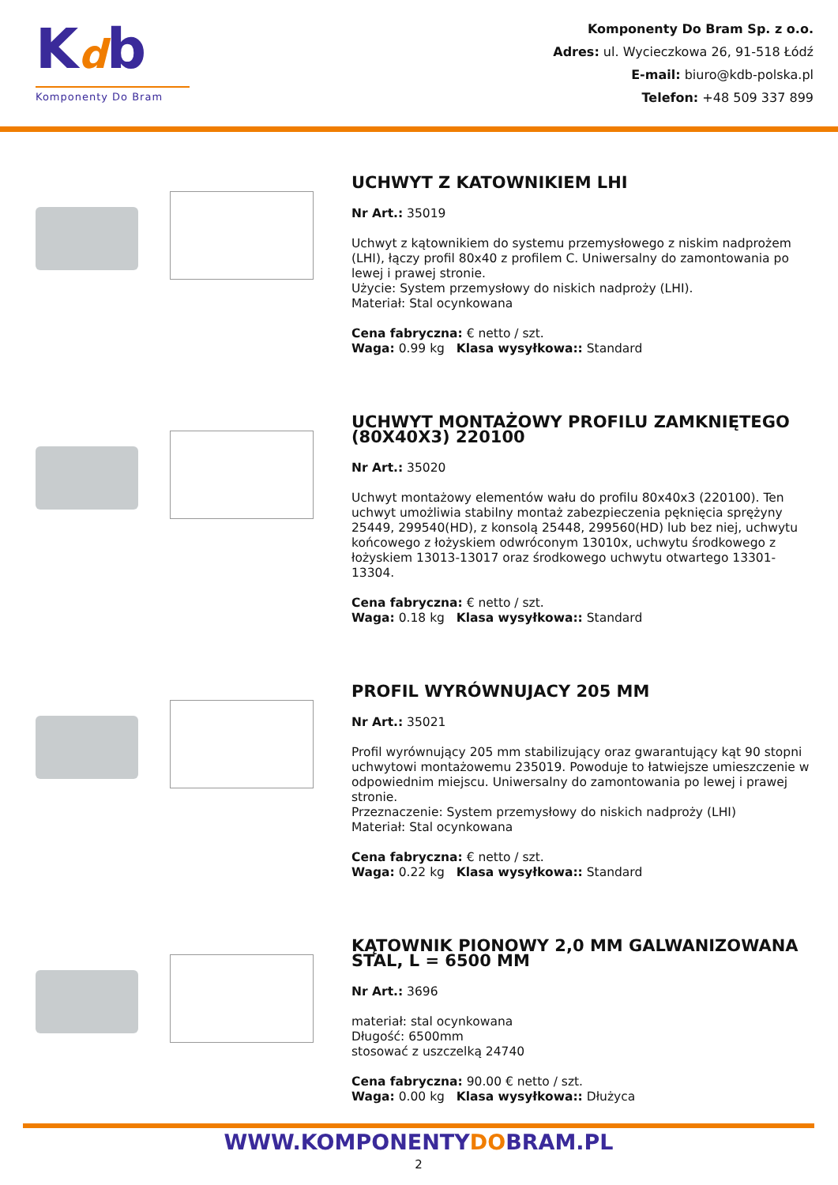Kdb
Komponenty Do Bram
Komponenty Do Bram Sp. z o.o.
Adres: ul. Wycieczkowa 26, 91-518 Łódź
E-mail: biuro@kdb-polska.pl
Telefon: +48 509 337 899
UCHWYT Z KATOWNIKIEM LHI
Nr Art.: 35019
Uchwyt z kątownikiem do systemu przemysłowego z niskim nadprożem (LHI), łączy profil 80x40 z profilem C. Uniwersalny do zamontowania po lewej i prawej stronie.
Użycie: System przemysłowy do niskich nadproży (LHI).
Materiał: Stal ocynkowana
Cena fabryczna: € netto / szt.
Waga: 0.99 kg Klasa wysyłkowa:: Standard
UCHWYT MONTAŻOWY PROFILU ZAMKNIĘTEGO (80X40X3) 220100
Nr Art.: 35020
Uchwyt montażowy elementów wału do profilu 80x40x3 (220100). Ten uchwyt umożliwia stabilny montaż zabezpieczenia pęknięcia sprężyny 25449, 299540(HD), z konsolą 25448, 299560(HD) lub bez niej, uchwytu końcowego z łożyskiem odwróconym 13010x, uchwytu środkowego z łożyskiem 13013-13017 oraz środkowego uchwytu otwartego 13301-13304.
Cena fabryczna: € netto / szt.
Waga: 0.18 kg Klasa wysyłkowa:: Standard
PROFIL WYRÓWNUJACY 205 MM
Nr Art.: 35021
Profil wyrównujący 205 mm stabilizujący oraz gwarantujący kąt 90 stopni uchwytowi montażowemu 235019. Powoduje to łatwiejsze umieszczenie w odpowiednim miejscu. Uniwersalny do zamontowania po lewej i prawej stronie.
Przeznaczenie: System przemysłowy do niskich nadproży (LHI)
Materiał: Stal ocynkowana
Cena fabryczna: € netto / szt.
Waga: 0.22 kg Klasa wysyłkowa:: Standard
KĄTOWNIK PIONOWY 2,0 MM GALWANIZOWANA STAL, L = 6500 MM
Nr Art.: 3696
materiał: stal ocynkowana
Długość: 6500mm
stosować z uszczelką 24740
Cena fabryczna: 90.00 € netto / szt.
Waga: 0.00 kg Klasa wysyłkowa:: Dłużyca
WWW.KOMPONENTYDOBRAM.PL
2